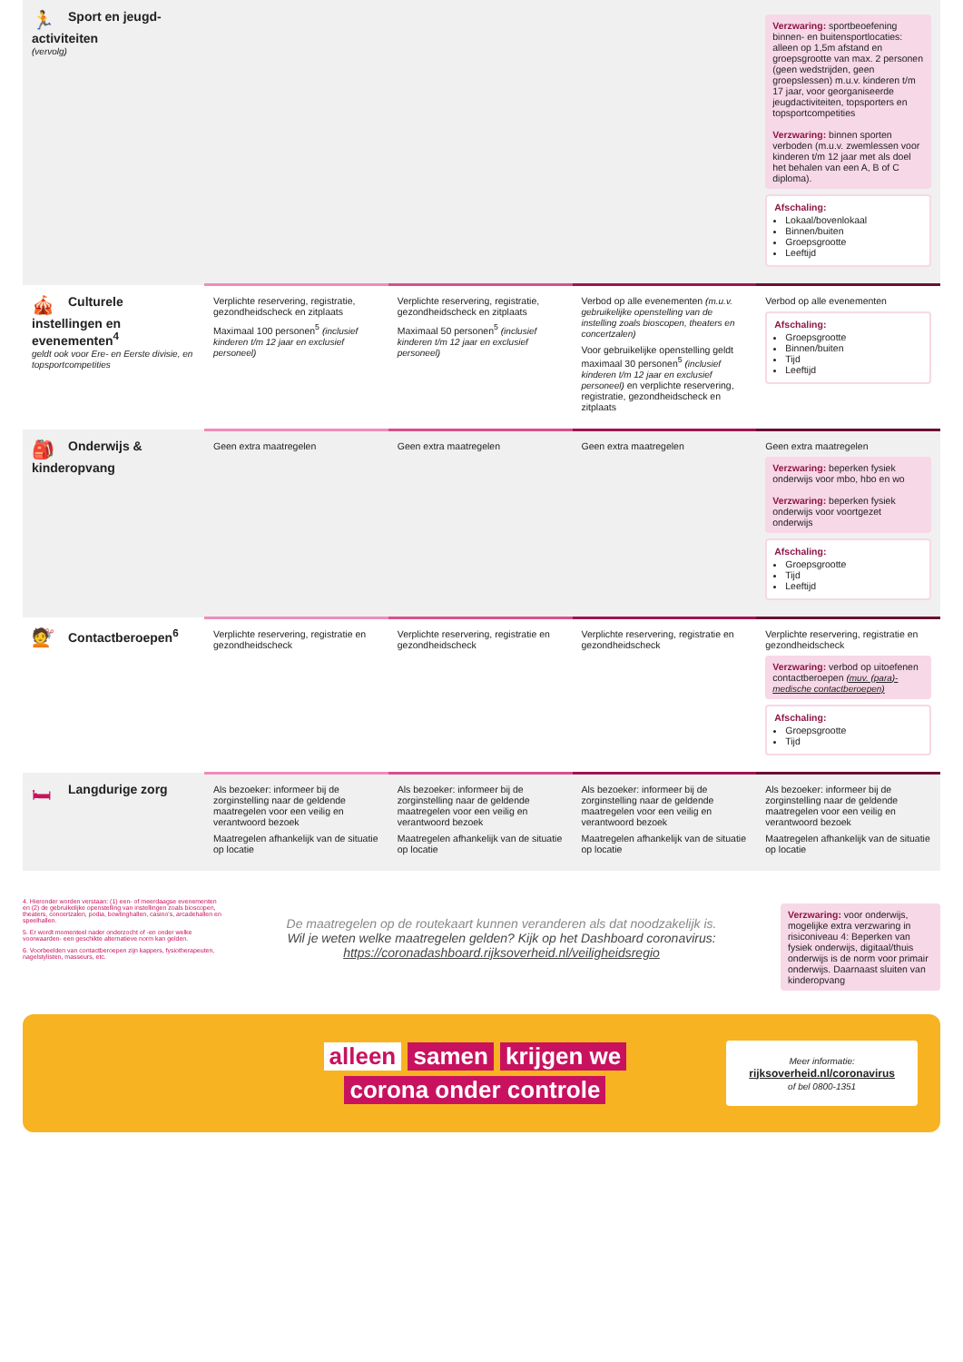| 🏃 Sport en jeugd- activiteiten (vervolg) | | | | Verzwaring: sportbeoefening binnen- en buitensportlocaties: alleen op 1,5m afstand en groepsgrootte van max. 2 personen (geen wedstrijden, geen groepslessen) m.u.v. kinderen t/m 17 jaar, voor georganiseerde jeugdactiviteiten, topsporters en topsportcompetities Verzwaring: binnen sporten verboden (m.u.v. zwemlessen voor kinderen t/m 12 jaar met als doel het behalen van een A, B of C diploma). Afschaling: Lokaal/bovenlokaal Binnen/buiten Groepsgrootte Leeftijd |
| 🎪 Culturele instellingen en evenementen<sup>4</sup> geldt ook voor Ere- en Eerste divisie, en topsportcompetities | Verplichte reservering, registratie, gezondheidscheck en zitplaats Maximaal 100 personen<sup>5</sup> (inclusief kinderen t/m 12 jaar en exclusief personeel) | Verplichte reservering, registratie, gezondheidscheck en zitplaats Maximaal 50 personen<sup>5</sup> (inclusief kinderen t/m 12 jaar en exclusief personeel) | Verbod op alle evenementen (m.u.v. gebruikelijke openstelling van de instelling zoals bioscopen, theaters en concertzalen) Voor gebruikelijke openstelling geldt maximaal 30 personen<sup>5</sup> (inclusief kinderen t/m 12 jaar en exclusief personeel) en verplichte reservering, registratie, gezondheidscheck en zitplaats | Verbod op alle evenementen Afschaling: Groepsgrootte Binnen/buiten Tijd Leeftijd |
| 🎒 Onderwijs & kinderopvang | Geen extra maatregelen | Geen extra maatregelen | Geen extra maatregelen | Geen extra maatregelen Verzwaring: beperken fysiek onderwijs voor mbo, hbo en wo Verzwaring: beperken fysiek onderwijs voor voortgezet onderwijs Afschaling: Groepsgrootte Tijd Leeftijd |
| 💇 Contactberoepen<sup>6</sup> | Verplichte reservering, registratie en gezondheidscheck | Verplichte reservering, registratie en gezondheidscheck | Verplichte reservering, registratie en gezondheidscheck | Verplichte reservering, registratie en gezondheidscheck Verzwaring: verbod op uitoefenen contactberoepen (muv. (para)-medische contactberoepen) Afschaling: Groepsgrootte Tijd |
| 🛏 Langdurige zorg | Als bezoeker: informeer bij de zorginstelling naar de geldende maatregelen voor een veilig en verantwoord bezoek Maatregelen afhankelijk van de situatie op locatie | Als bezoeker: informeer bij de zorginstelling naar de geldende maatregelen voor een veilig en verantwoord bezoek Maatregelen afhankelijk van de situatie op locatie | Als bezoeker: informeer bij de zorginstelling naar de geldende maatregelen voor een veilig en verantwoord bezoek Maatregelen afhankelijk van de situatie op locatie | Als bezoeker: informeer bij de zorginstelling naar de geldende maatregelen voor een veilig en verantwoord bezoek Maatregelen afhankelijk van de situatie op locatie |
4. Hieronder worden verstaan: (1) een- of meerdaagse evenementen en (2) de gebruikelijke openstelling van instellingen zoals bioscopen, theaters, concertzalen, podia, bowlinghallen, casino's, arcadehallen en speelhallen.
5. Er wordt momenteel nader onderzocht of -en onder welke voorwaarden- een geschikte alternatieve norm kan gelden.
6. Voorbeelden van contactberoepen zijn kappers, fysiotherapeuten, nagelstylisten, masseurs, etc.
De maatregelen op de routekaart kunnen veranderen als dat noodzakelijk is.
Wil je weten welke maatregelen gelden? Kijk op het Dashboard coronavirus:
https://coronadashboard.rijksoverheid.nl/veiligheidsregio
Verzwaring: voor onderwijs, mogelijke extra verzwaring in risiconiveau 4: Beperken van fysiek onderwijs, digitaal/thuis onderwijs is de norm voor primair onderwijs. Daarnaast sluiten van kinderopvang
alleen samen krijgen we
corona onder controle
Meer informatie:
rijksoverheid.nl/coronavirus
of bel 0800-1351